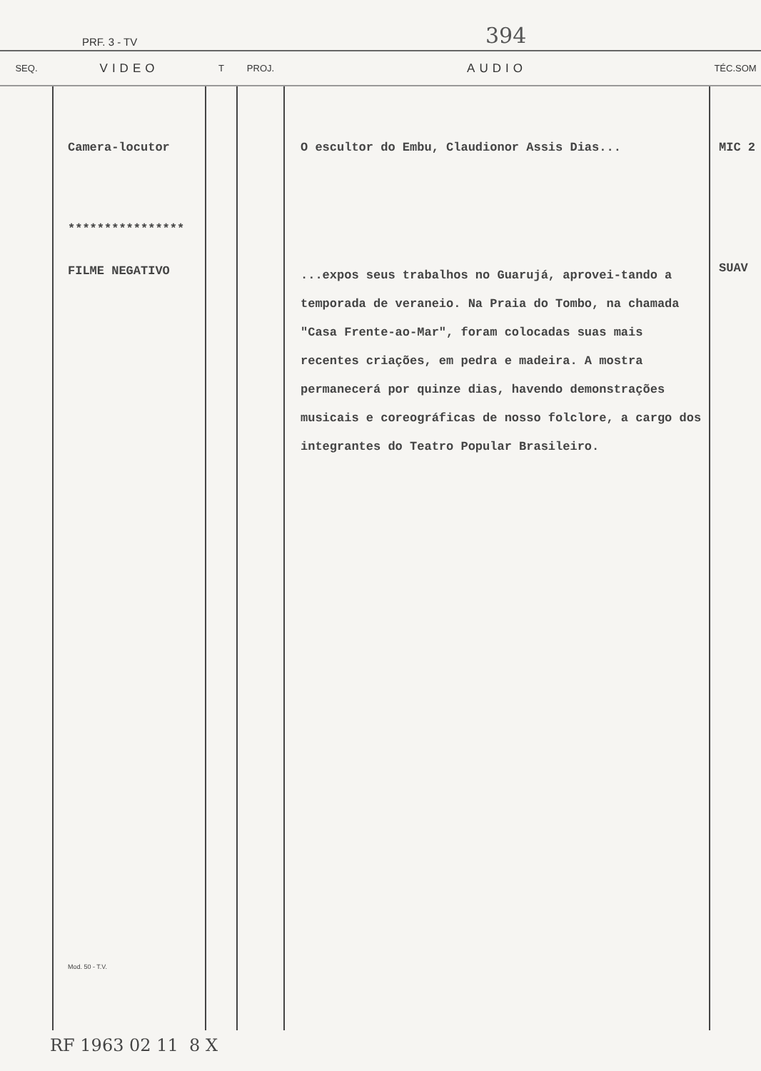PRF. 3 - TV 394
| SEQ. | VIDEO | T | PROJ. | AUDIO | TÉC.SOM |
| --- | --- | --- | --- | --- | --- |
| | Camera-locutor **************** FILME NEGATIVO Mod. 50 - T.V. | | | O escultor do Embu, Claudionor Assis Dias... ...expos seus trabalhos no Guarujá, aprovei-tando a temporada de veraneio. Na Praia do Tombo, na chamada "Casa Frente-ao-Mar", foram colocadas suas mais recentes criações, em pedra e madeira. A mostra permanecerá por quinze dias, havendo demonstrações musicais e coreográficas de nosso folclore, a cargo dos integrantes do Teatro Popular Brasileiro. | MIC 2 SUAV |
RF 1963 02 11 8 X